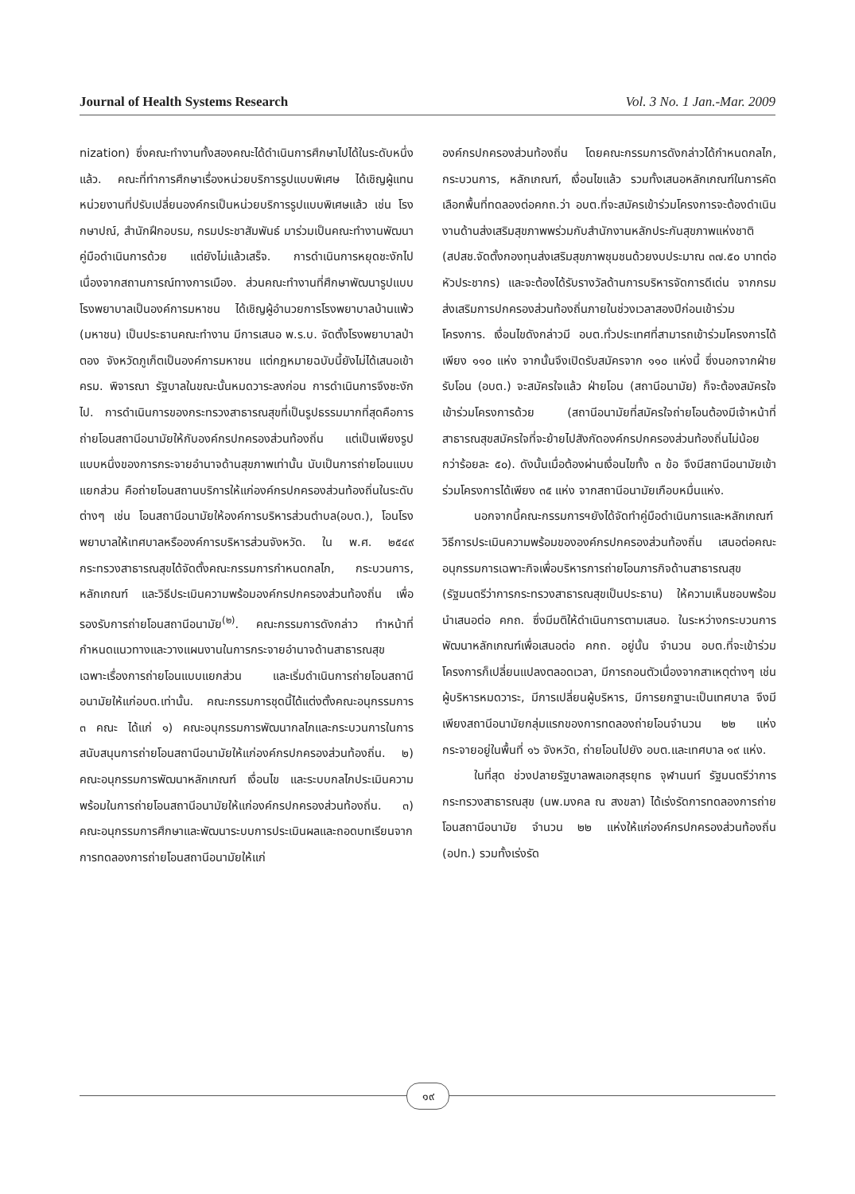Journal of Health Systems Research Vol. 3 No. 1 Jan.-Mar. 2009
nization) ซึ่งคณะทำงานทั้งสองคณะได้ดำเนินการศึกษาไปได้ในระดับหนึ่งแล้ว. คณะที่ทำการศึกษาเรื่องหน่วยบริการรูปแบบพิเศษ ได้เชิญผู้แทนหน่วยงานที่ปรับเปลี่ยนองค์กรเป็นหน่วยบริการรูปแบบพิเศษแล้ว เช่น โรงกษาปณ์, สำนักฝึกอบรม, กรมประชาสัมพันธ์ มาร่วมเป็นคณะทำงานพัฒนาคู่มือดำเนินการด้วย แต่ยังไม่แล้วเสร็จ. การดำเนินการหยุดชะงักไปเนื่องจากสถานการณ์ทางการเมือง. ส่วนคณะทำงานที่ศึกษาพัฒนารูปแบบโรงพยาบาลเป็นองค์การมหาชน ได้เชิญผู้อำนวยการโรงพยาบาลบ้านแพ้ว (มหาชน) เป็นประธานคณะทำงาน มีการเสนอ พ.ร.บ. จัดตั้งโรงพยาบาลป่าตอง จังหวัดภูเก็ตเป็นองค์การมหาชน แต่กฎหมายฉบับนี้ยังไม่ได้เสนอเข้า ครม. พิจารณา รัฐบาลในขณะนั้นหมดวาระลงก่อน การดำเนินการจึงชะงักไป. การดำเนินการของกระทรวงสาธารณสุขที่เป็นรูปธรรมมากที่สุดคือการถ่ายโอนสถานีอนามัยให้กับองค์กรปกครองส่วนท้องถิ่น แต่เป็นเพียงรูปแบบหนึ่งของการกระจายอำนาจด้านสุขภาพเท่านั้น นับเป็นการถ่ายโอนแบบแยกส่วน คือถ่ายโอนสถานบริการให้แก่องค์กรปกครองส่วนท้องถิ่นในระดับต่างๆ เช่น โอนสถานีอนามัยให้องค์การบริหารส่วนตำบล(อบต.), โอนโรงพยาบาลให้เทศบาลหรือองค์การบริหารส่วนจังหวัด. ใน พ.ศ. ๒๕๔๙ กระทรวงสาธารณสุขได้จัดตั้งคณะกรรมการกำหนดกลไก, กระบวนการ, หลักเกณฑ์ และวิธีประเมินความพร้อมองค์กรปกครองส่วนท้องถิ่น เพื่อรองรับการถ่ายโอนสถานีอนามัย<sup>(๒)</sup>. คณะกรรมการดังกล่าว ทำหน้าที่กำหนดแนวทางและวางแผนงานในการกระจายอำนาจด้านสาธารณสุข เฉพาะเรื่องการถ่ายโอนแบบแยกส่วน และเริ่มดำเนินการถ่ายโอนสถานีอนามัยให้แก่อบต.เท่านั้น. คณะกรรมการชุดนี้ได้แต่งตั้งคณะอนุกรรมการ ๓ คณะ ได้แก่ ๑) คณะอนุกรรมการพัฒนากลไกและกระบวนการในการสนับสนุนการถ่ายโอนสถานีอนามัยให้แก่องค์กรปกครองส่วนท้องถิ่น. ๒) คณะอนุกรรมการพัฒนาหลักเกณฑ์ เงื่อนไข และระบบกลไกประเมินความพร้อมในการถ่ายโอนสถานีอนามัยให้แก่องค์กรปกครองส่วนท้องถิ่น. ๓) คณะอนุกรรมการศึกษาและพัฒนาระบบการประเมินผลและถอดบทเรียนจากการทดลองการถ่ายโอนสถานีอนามัยให้แก่
องค์กรปกครองส่วนท้องถิ่น โดยคณะกรรมการดังกล่าวได้กำหนดกลไก, กระบวนการ, หลักเกณฑ์, เงื่อนไขแล้ว รวมทั้งเสนอหลักเกณฑ์ในการคัดเลือกพื้นที่ทดลองต่อคกถ.ว่า อบต.ที่จะสมัครเข้าร่วมโครงการจะต้องดำเนินงานด้านส่งเสริมสุขภาพพร่วมกับสำนักงานหลักประกันสุขภาพแห่งชาติ (สปสช.จัดตั้งกองทุนส่งเสริมสุขภาพชุมชนด้วยงบประมาณ ๓๗.๕๐ บาทต่อหัวประชากร) และจะต้องได้รับรางวัลด้านการบริหารจัดการดีเด่น จากกรมส่งเสริมการปกครองส่วนท้องถิ่นภายในช่วงเวลาสองปีก่อนเข้าร่วมโครงการ. เงื่อนไขดังกล่าวมี อบต.ทั่วประเทศที่สามารถเข้าร่วมโครงการได้เพียง ๑๑๐ แห่ง จากนั้นจึงเปิดรับสมัครจาก ๑๑๐ แห่งนี้ ซึ่งนอกจากฝ่ายรับโอน (อบต.) จะสมัครใจแล้ว ฝ่ายโอน (สถานีอนามัย) ก็จะต้องสมัครใจเข้าร่วมโครงการด้วย (สถานีอนามัยที่สมัครใจถ่ายโอนต้องมีเจ้าหน้าที่สาธารณสุขสมัครใจที่จะย้ายไปสังกัดองค์กรปกครองส่วนท้องถิ่นไม่น้อยกว่าร้อยละ ๕๐). ดังนั้นเมื่อต้องผ่านเงื่อนไขทั้ง ๓ ข้อ จึงมีสถานีอนามัยเข้าร่วมโครงการได้เพียง ๓๕ แห่ง จากสถานีอนามัยเกือบหมื่นแห่ง.
นอกจากนี้คณะกรรมการฯยังได้จัดทำคู่มือดำเนินการและหลักเกณฑ์ วิธีการประเมินความพร้อมขององค์กรปกครองส่วนท้องถิ่น เสนอต่อคณะอนุกรรมการเฉพาะกิจเพื่อบริหารการถ่ายโอนภารกิจด้านสาธารณสุข (รัฐมนตรีว่าการกระทรวงสาธารณสุขเป็นประธาน) ให้ความเห็นชอบพร้อมนำเสนอต่อ คกถ. ซึ่งมีมติให้ดำเนินการตามเสนอ. ในระหว่างกระบวนการพัฒนาหลักเกณฑ์เพื่อเสนอต่อ คกถ. อยู่นั้น จำนวน อบต.ที่จะเข้าร่วมโครงการก็เปลี่ยนแปลงตลอดเวลา, มีการถอนตัวเนื่องจากสาเหตุต่างๆ เช่น ผู้บริหารหมดวาระ, มีการเปลี่ยนผู้บริหาร, มีการยกฐานะเป็นเทศบาล จึงมีเพียงสถานีอนามัยกลุ่มแรกของการทดลองถ่ายโอนจำนวน ๒๒ แห่ง กระจายอยู่ในพื้นที่ ๑๖ จังหวัด, ถ่ายโอนไปยัง อบต.และเทศบาล ๑๙ แห่ง.
ในที่สุด ช่วงปลายรัฐบาลพลเอกสุรยุทธ จุฬานนท์ รัฐมนตรีว่าการกระทรวงสาธารณสุข (นพ.มงคล ณ สงขลา) ได้เร่งรัดการทดลองการถ่ายโอนสถานีอนามัย จำนวน ๒๒ แห่งให้แก่องค์กรปกครองส่วนท้องถิ่น (อปท.) รวมทั้งเร่งรัด
๑๙